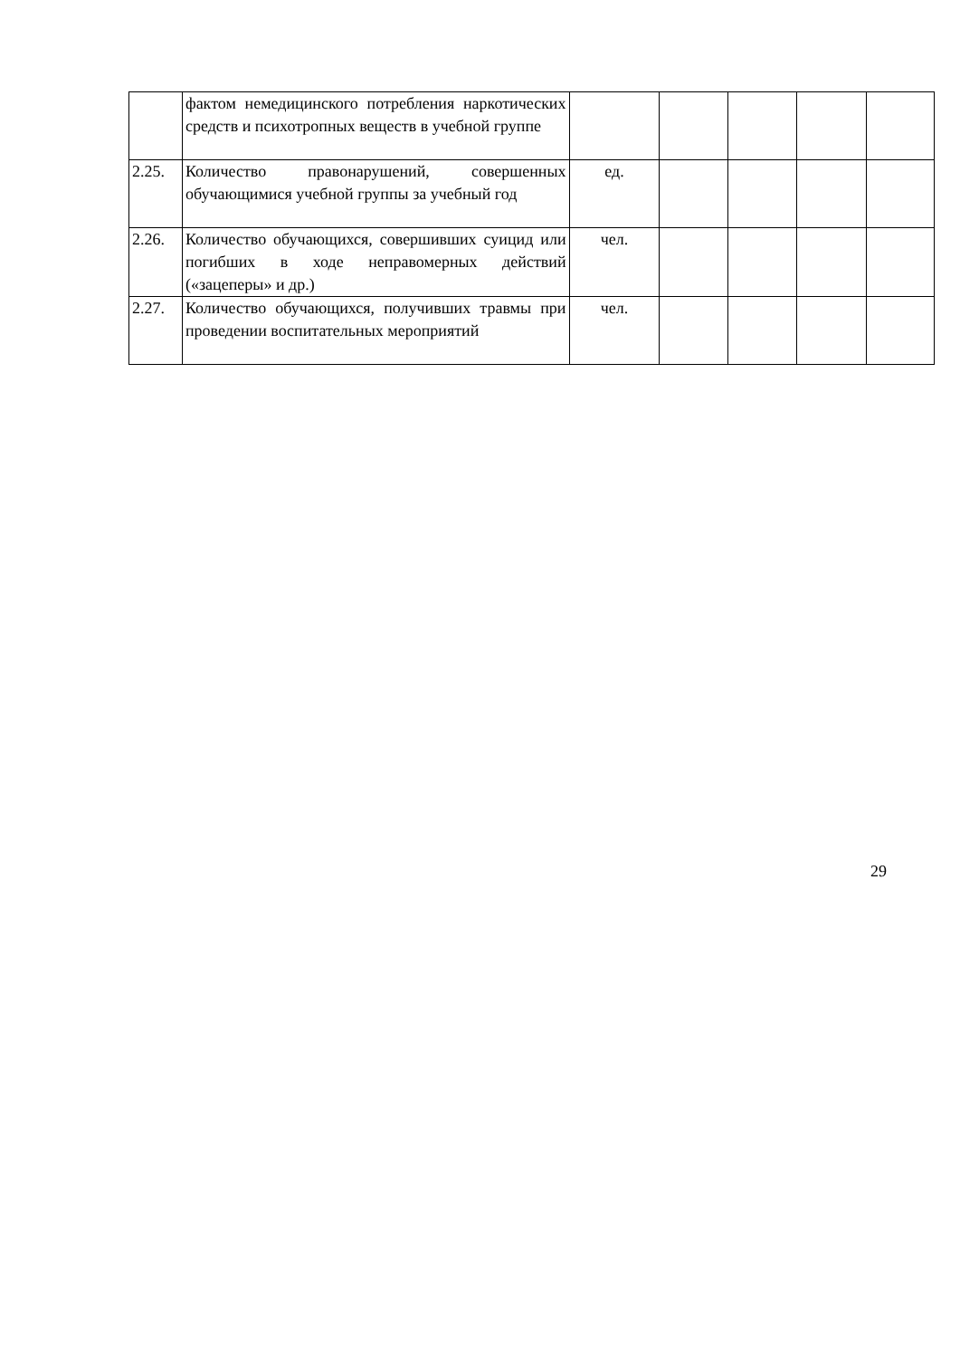| | фактом немедицинского потребления наркотических средств и психотропных веществ в учебной группе | | | | | |
| 2.25. | Количество правонарушений, совершенных обучающимися учебной группы за учебный год | ед. | | | | |
| 2.26. | Количество обучающихся, совершивших суицид или погибших в ходе неправомерных действий («зацеперы» и др.) | чел. | | | | |
| 2.27. | Количество обучающихся, получивших травмы при проведении воспитательных мероприятий | чел. | | | | |
29